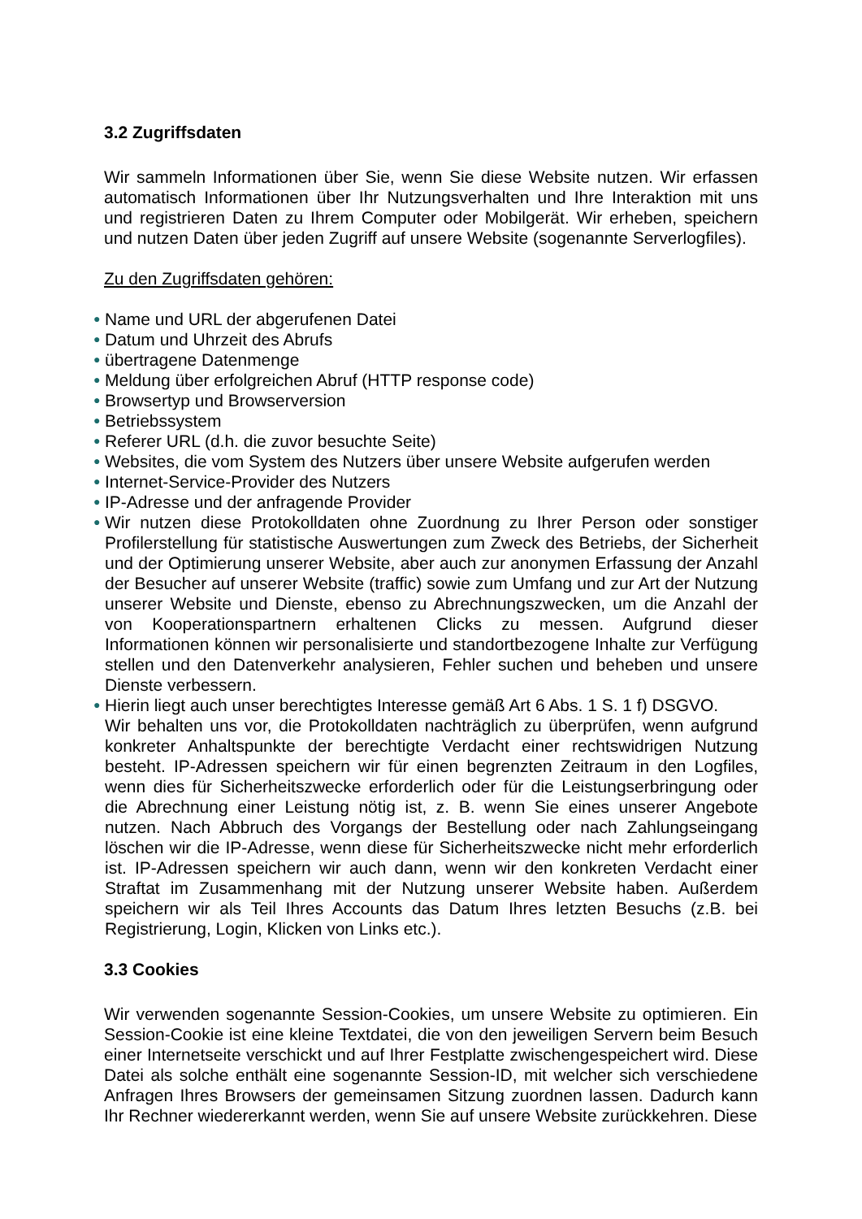3.2 Zugriffsdaten
Wir sammeln Informationen über Sie, wenn Sie diese Website nutzen. Wir erfassen automatisch Informationen über Ihr Nutzungsverhalten und Ihre Interaktion mit uns und registrieren Daten zu Ihrem Computer oder Mobilgerät. Wir erheben, speichern und nutzen Daten über jeden Zugriff auf unsere Website (sogenannte Serverlogfiles).
Zu den Zugriffsdaten gehören:
● Name und URL der abgerufenen Datei
● Datum und Uhrzeit des Abrufs
● übertragene Datenmenge
● Meldung über erfolgreichen Abruf (HTTP response code)
● Browsertyp und Browserversion
● Betriebssystem
● Referer URL (d.h. die zuvor besuchte Seite)
● Websites, die vom System des Nutzers über unsere Website aufgerufen werden
● Internet-Service-Provider des Nutzers
● IP-Adresse und der anfragende Provider
● Wir nutzen diese Protokolldaten ohne Zuordnung zu Ihrer Person oder sonstiger Profilerstellung für statistische Auswertungen zum Zweck des Betriebs, der Sicherheit und der Optimierung unserer Website, aber auch zur anonymen Erfassung der Anzahl der Besucher auf unserer Website (traffic) sowie zum Umfang und zur Art der Nutzung unserer Website und Dienste, ebenso zu Abrechnungszwecken, um die Anzahl der von Kooperationspartnern erhaltenen Clicks zu messen. Aufgrund dieser Informationen können wir personalisierte und standortbezogene Inhalte zur Verfügung stellen und den Datenverkehr analysieren, Fehler suchen und beheben und unsere Dienste verbessern.
● Hierin liegt auch unser berechtigtes Interesse gemäß Art 6 Abs. 1 S. 1 f) DSGVO.
Wir behalten uns vor, die Protokolldaten nachträglich zu überprüfen, wenn aufgrund konkreter Anhaltspunkte der berechtigte Verdacht einer rechtswidrigen Nutzung besteht. IP-Adressen speichern wir für einen begrenzten Zeitraum in den Logfiles, wenn dies für Sicherheitszwecke erforderlich oder für die Leistungserbringung oder die Abrechnung einer Leistung nötig ist, z. B. wenn Sie eines unserer Angebote nutzen. Nach Abbruch des Vorgangs der Bestellung oder nach Zahlungseingang löschen wir die IP-Adresse, wenn diese für Sicherheitszwecke nicht mehr erforderlich ist. IP-Adressen speichern wir auch dann, wenn wir den konkreten Verdacht einer Straftat im Zusammenhang mit der Nutzung unserer Website haben. Außerdem speichern wir als Teil Ihres Accounts das Datum Ihres letzten Besuchs (z.B. bei Registrierung, Login, Klicken von Links etc.).
3.3 Cookies
Wir verwenden sogenannte Session-Cookies, um unsere Website zu optimieren. Ein Session-Cookie ist eine kleine Textdatei, die von den jeweiligen Servern beim Besuch einer Internetseite verschickt und auf Ihrer Festplatte zwischengespeichert wird. Diese Datei als solche enthält eine sogenannte Session-ID, mit welcher sich verschiedene Anfragen Ihres Browsers der gemeinsamen Sitzung zuordnen lassen. Dadurch kann Ihr Rechner wiedererkannt werden, wenn Sie auf unsere Website zurückkehren. Diese